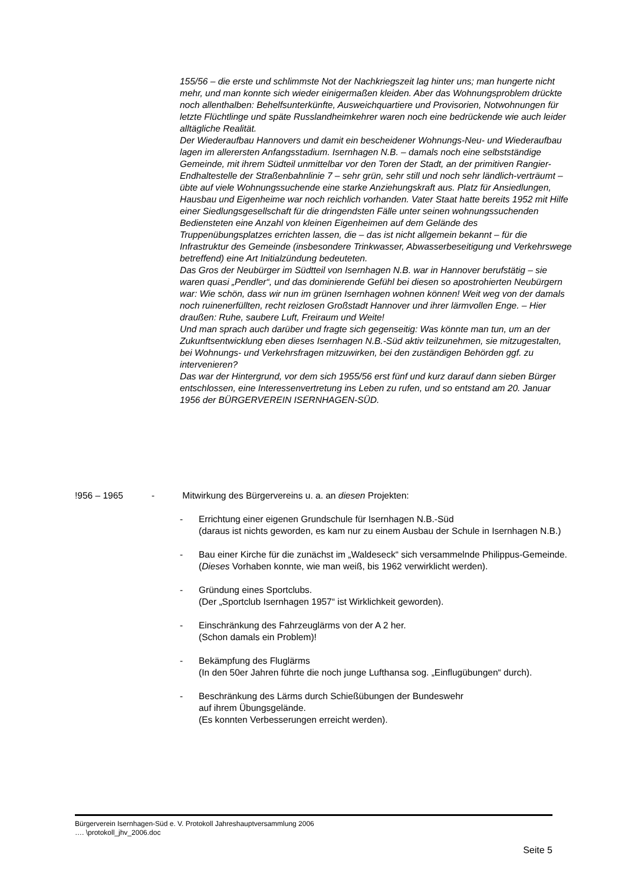155/56 – die erste und schlimmste Not der Nachkriegszeit lag hinter uns; man hungerte nicht mehr, und man konnte sich wieder einigermaßen kleiden. Aber das Wohnungsproblem drückte noch allenthalben: Behelfsunterkünfte, Ausweichquartiere und Provisorien, Notwohnungen für letzte Flüchtlinge und späte Russlandheimkehrer waren noch eine bedrückende wie auch leider alltägliche Realität.
Der Wiederaufbau Hannovers und damit ein bescheidener Wohnungs-Neu- und Wiederaufbau lagen im allerersten Anfangsstadium. Isernhagen N.B. – damals noch eine selbstständige Gemeinde, mit ihrem Südteil unmittelbar vor den Toren der Stadt, an der primitiven Rangier-Endhaltestelle der Straßenbahnlinie 7 – sehr grün, sehr still und noch sehr ländlich-verträumt – übte auf viele Wohnungssuchende eine starke Anziehungskraft aus. Platz für Ansiedlungen, Hausbau und Eigenheime war noch reichlich vorhanden. Vater Staat hatte bereits 1952 mit Hilfe einer Siedlungsgesellschaft für die dringendsten Fälle unter seinen wohnungssuchenden Bediensteten eine Anzahl von kleinen Eigenheimen auf dem Gelände des Truppenübungsplatzes errichten lassen, die – das ist nicht allgemein bekannt – für die Infrastruktur des Gemeinde (insbesondere Trinkwasser, Abwasserbeseitigung und Verkehrswege betreffend) eine Art Initialzündung bedeuteten.
Das Gros der Neubürger im Südtteil von Isernhagen N.B. war in Hannover berufstätig – sie waren quasi „Pendler“, und das dominierende Gefühl bei diesen so apostrohierten Neubürgern war: Wie schön, dass wir nun im grünen Isernhagen wohnen können! Weit weg von der damals noch ruinenerfüllten, recht reizlosen Großstadt Hannover und ihrer lärmvollen Enge. – Hier draußen: Ruhe, saubere Luft, Freiraum und Weite!
Und man sprach auch darüber und fragte sich gegenseitig: Was könnte man tun, um an der Zukunftsentwicklung eben dieses Isernhagen N.B.-Süd aktiv teilzunehmen, sie mitzugestalten, bei Wohnungs- und Verkehrsfragen mitzuwirken, bei den zuständigen Behörden ggf. zu intervenieren?
Das war der Hintergrund, vor dem sich 1955/56 erst fünf und kurz darauf dann sieben Bürger entschlossen, eine Interessenvertretung ins Leben zu rufen, und so entstand am 20. Januar 1956 der BÜRGERVEREIN ISERNHAGEN-SÜD.
!956 – 1965 - Mitwirkung des Bürgervereins u. a. an diesen Projekten:
- Errichtung einer eigenen Grundschule für Isernhagen N.B.-Süd
(daraus ist nichts geworden, es kam nur zu einem Ausbau der Schule in Isernhagen N.B.)
- Bau einer Kirche für die zunächst im „Waldeseck“ sich versammelnde Philippus-Gemeinde.
(Dieses Vorhaben konnte, wie man weiß, bis 1962 verwirklicht werden).
- Gründung eines Sportclubs.
(Der „Sportclub Isernhagen 1957“ ist Wirklichkeit geworden).
- Einschränkung des Fahrzeuglärms von der A 2 her.
(Schon damals ein Problem)!
- Bekämpfung des Fluglärms
(In den 50er Jahren führte die noch junge Lufthansa sog. „Einflugübungen“ durch).
- Beschränkung des Lärms durch Schießübungen der Bundeswehr
auf ihrem Übungsgelände.
(Es konnten Verbesserungen erreicht werden).
Bürgerverein Isernhagen-Süd e. V. Protokoll Jahreshauptversammlung 2006
…. \protokoll_jhv_2006.doc
Seite 5